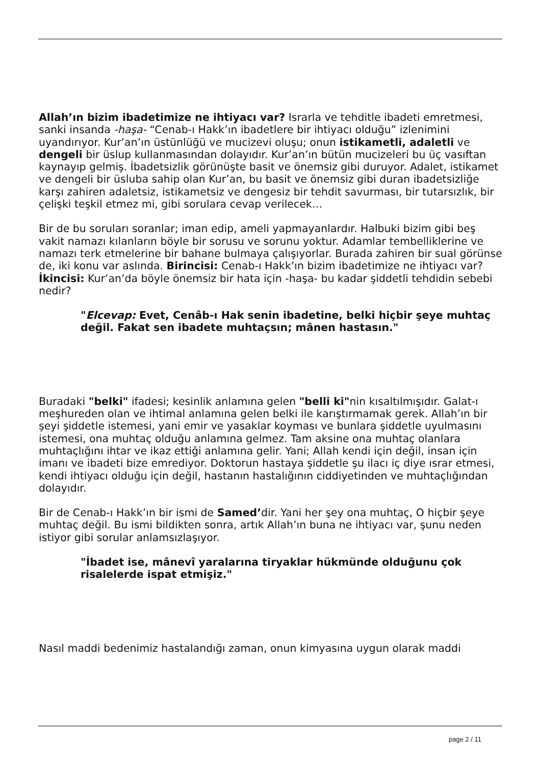Allah’ın bizim ibadetimize ne ihtiyacı var? Israrla ve tehditle ibadeti emretmesi, sanki insanda -haşa- “Cenab-ı Hakk’ın ibadetlere bir ihtiyacı olduğu” izlenimini uyandırıyor. Kur’an’ın üstünlüğü ve mucizevi oluşu; onun istikametli, adaletli ve dengeli bir üslup kullanmasından dolayıdır. Kur’an’ın bütün mucizeleri bu üç vasıftan kaynayıp gelmiş. İbadetsizlik görünüşte basit ve önemsiz gibi duruyor. Adalet, istikamet ve dengeli bir üsluba sahip olan Kur’an, bu basit ve önemsiz gibi duran ibadetsizliğe karşı zahiren adaletsiz, istikametsiz ve dengesiz bir tehdit savurması, bir tutarsızlık, bir çelişki teşkil etmez mi, gibi sorulara cevap verilecek…
Bir de bu soruları soranlar; iman edip, ameli yapmayanlardır. Halbuki bizim gibi beş vakit namazı kılanların böyle bir sorusu ve sorunu yoktur. Adamlar tembelliklerine ve namazı terk etmelerine bir bahane bulmaya çalışıyorlar. Burada zahiren bir sual görünse de, iki konu var aslında. Birincisi: Cenab-ı Hakk’ın bizim ibadetimize ne ihtiyacı var? İkincisi: Kur’an’da böyle önemsiz bir hata için -haşa- bu kadar şiddetli tehdidin sebebi nedir?
"Elcevap: Evet, Cenâb-ı Hak senin ibadetine, belki hiçbir şeye muhtaç değil. Fakat sen ibadete muhtaçsın; mânen hastasın."
Buradaki "belki" ifadesi; kesinlik anlamına gelen "belli ki"nin kısaltılmışıdır. Galat-ı meşhureden olan ve ihtimal anlamına gelen belki ile karıştırmamak gerek. Allah’ın bir şeyi şiddetle istemesi, yani emir ve yasaklar koyması ve bunlara şiddetle uyulmasını istemesi, ona muhtaç olduğu anlamına gelmez. Tam aksine ona muhtaç olanlara muhtaçlığını ihtar ve ikaz ettiği anlamına gelir. Yani; Allah kendi için değil, insan için imanı ve ibadeti bize emrediyor. Doktorun hastaya şiddetle şu ilacı iç diye ısrar etmesi, kendi ihtiyacı olduğu için değil, hastanın hastalığının ciddiyetinden ve muhtaçlığından dolayıdır.
Bir de Cenab-ı Hakk’ın bir ismi de Samed’dir. Yani her şey ona muhtaç, O hiçbir şeye muhtaç değil. Bu ismi bildikten sonra, artık Allah’ın buna ne ihtiyacı var, şunu neden istiyor gibi sorular anlamsızlaşıyor.
"İbadet ise, mânevî yaralarına tiryaklar hükmünde olduğunu çok risalelerde ispat etmişiz."
Nasıl maddi bedenimiz hastalandığı zaman, onun kimyasına uygun olarak maddi
page 2 / 11